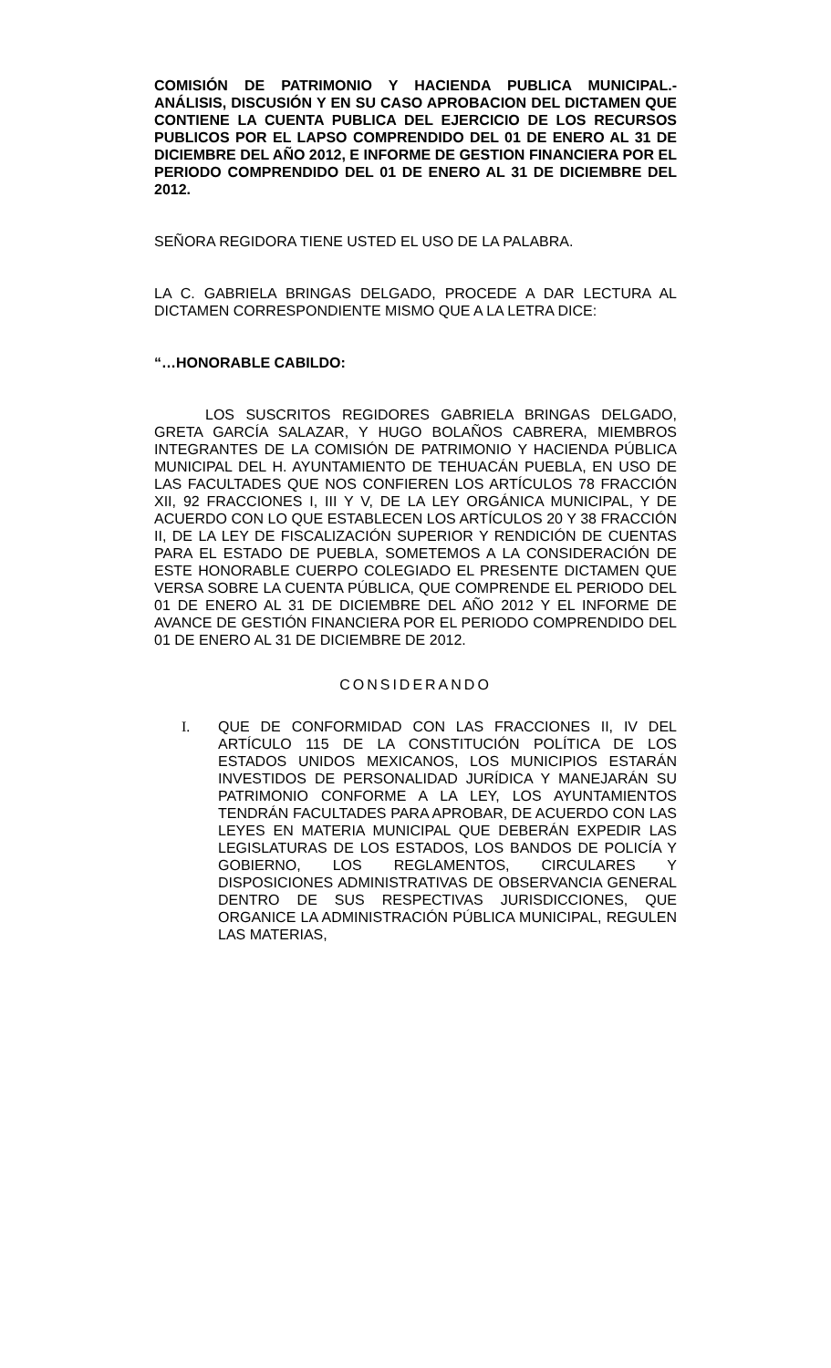COMISIÓN DE PATRIMONIO Y HACIENDA PUBLICA MUNICIPAL.- ANÁLISIS, DISCUSIÓN Y EN SU CASO APROBACION DEL DICTAMEN QUE CONTIENE LA CUENTA PUBLICA DEL EJERCICIO DE LOS RECURSOS PUBLICOS POR EL LAPSO COMPRENDIDO DEL 01 DE ENERO AL 31 DE DICIEMBRE DEL AÑO 2012, E INFORME DE GESTION FINANCIERA POR EL PERIODO COMPRENDIDO DEL 01 DE ENERO AL 31 DE DICIEMBRE DEL 2012.
SEÑORA REGIDORA TIENE USTED EL USO DE LA PALABRA.
LA C. GABRIELA BRINGAS DELGADO, PROCEDE A DAR LECTURA AL DICTAMEN CORRESPONDIENTE MISMO QUE A LA LETRA DICE:
“…HONORABLE CABILDO:
LOS SUSCRITOS REGIDORES GABRIELA BRINGAS DELGADO, GRETA GARCÍA SALAZAR, Y HUGO BOLAÑOS CABRERA, MIEMBROS INTEGRANTES DE LA COMISIÓN DE PATRIMONIO Y HACIENDA PÚBLICA MUNICIPAL DEL H. AYUNTAMIENTO DE TEHUACÁN PUEBLA, EN USO DE LAS FACULTADES QUE NOS CONFIEREN LOS ARTÍCULOS 78 FRACCIÓN XII, 92 FRACCIONES I, III Y V, DE LA LEY ORGÁNICA MUNICIPAL, Y DE ACUERDO CON LO QUE ESTABLECEN LOS ARTÍCULOS 20 Y 38 FRACCIÓN II, DE LA LEY DE FISCALIZACIÓN SUPERIOR Y RENDICIÓN DE CUENTAS PARA EL ESTADO DE PUEBLA, SOMETEMOS A LA CONSIDERACIÓN DE ESTE HONORABLE CUERPO COLEGIADO EL PRESENTE DICTAMEN QUE VERSA SOBRE LA CUENTA PÚBLICA, QUE COMPRENDE EL PERIODO DEL 01 DE ENERO AL 31 DE DICIEMBRE DEL AÑO 2012 Y EL INFORME DE AVANCE DE GESTIÓN FINANCIERA POR EL PERIODO COMPRENDIDO DEL 01 DE ENERO AL 31 DE DICIEMBRE DE 2012.
CONSIDERANDO
I. QUE DE CONFORMIDAD CON LAS FRACCIONES II, IV DEL ARTÍCULO 115 DE LA CONSTITUCIÓN POLÍTICA DE LOS ESTADOS UNIDOS MEXICANOS, LOS MUNICIPIOS ESTARÁN INVESTIDOS DE PERSONALIDAD JURÍDICA Y MANEJARÁN SU PATRIMONIO CONFORME A LA LEY, LOS AYUNTAMIENTOS TENDRÁN FACULTADES PARA APROBAR, DE ACUERDO CON LAS LEYES EN MATERIA MUNICIPAL QUE DEBERÁN EXPEDIR LAS LEGISLATURAS DE LOS ESTADOS, LOS BANDOS DE POLICÍA Y GOBIERNO, LOS REGLAMENTOS, CIRCULARES Y DISPOSICIONES ADMINISTRATIVAS DE OBSERVANCIA GENERAL DENTRO DE SUS RESPECTIVAS JURISDICCIONES, QUE ORGANICE LA ADMINISTRACIÓN PÚBLICA MUNICIPAL, REGULEN LAS MATERIAS,